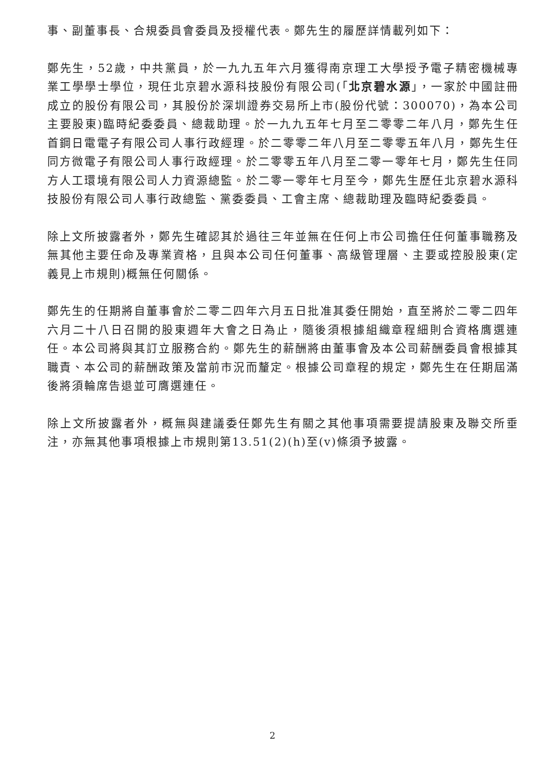事、副董事長、合規委員會委員及授權代表。鄭先生的履歷詳情載列如下：
鄭先生，52歲，中共黨員，於一九九五年六月獲得南京理工大學授予電子精密機械專業工學學士學位，現任北京碧水源科技股份有限公司(「北京碧水源」，一家於中國註冊成立的股份有限公司，其股份於深圳證券交易所上市(股份代號：300070)，為本公司主要股東)臨時紀委委員、總裁助理。於一九九五年七月至二零零二年八月，鄭先生任首鋼日電電子有限公司人事行政經理。於二零零二年八月至二零零五年八月，鄭先生任同方微電子有限公司人事行政經理。於二零零五年八月至二零一零年七月，鄭先生任同方人工環境有限公司人力資源總監。於二零一零年七月至今，鄭先生歷任北京碧水源科技股份有限公司人事行政總監、黨委委員、工會主席、總裁助理及臨時紀委委員。
除上文所披露者外，鄭先生確認其於過往三年並無在任何上市公司擔任任何董事職務及無其他主要任命及專業資格，且與本公司任何董事、高級管理層、主要或控股股東(定義見上市規則)概無任何關係。
鄭先生的任期將自董事會於二零二四年六月五日批准其委任開始，直至將於二零二四年六月二十八日召開的股東週年大會之日為止，隨後須根據組織章程細則合資格膺選連任。本公司將與其訂立服務合約。鄭先生的薪酬將由董事會及本公司薪酬委員會根據其職責、本公司的薪酬政策及當前市況而釐定。根據公司章程的規定，鄭先生在任期屆滿後將須輪席告退並可膺選連任。
除上文所披露者外，概無與建議委任鄭先生有關之其他事項需要提請股東及聯交所垂注，亦無其他事項根據上市規則第13.51(2)(h)至(v)條須予披露。
2